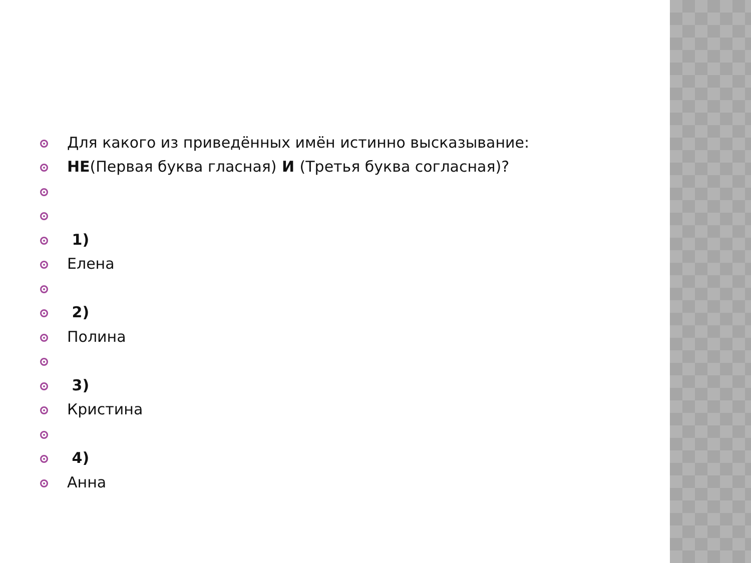Для какого из приведённых имён истинно высказывание:
НЕ (Первая буква гласная) И (Третья буква согласная)?
1)
Елена
2)
Полина
3)
Кристина
4)
Анна